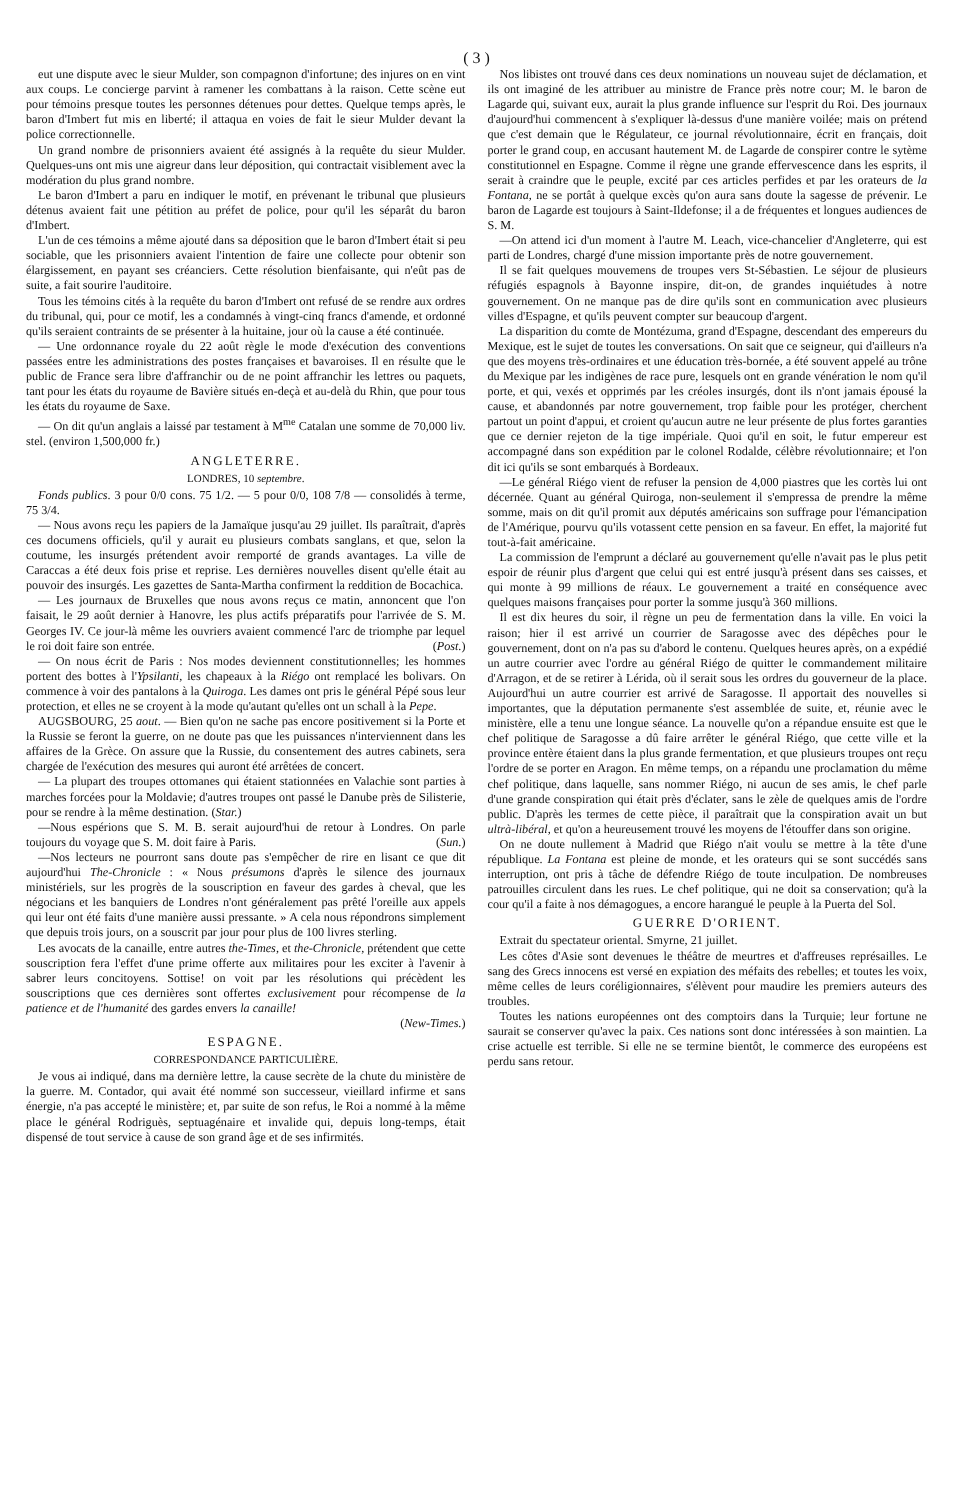( 3 )
eut une dispute avec le sieur Mulder, son compagnon d'infortune; des injures on en vint aux coups. Le concierge parvint à ramener les combattans à la raison. Cette scène eut pour témoins presque toutes les personnes détenues pour dettes. Quelque temps après, le baron d'Imbert fut mis en liberté; il attaqua en voies de fait le sieur Mulder devant la police correctionnelle.
Un grand nombre de prisonniers avaient été assignés à la requête du sieur Mulder. Quelques-uns ont mis une aigreur dans leur déposition, qui contractait visiblement avec la modération du plus grand nombre.
Le baron d'Imbert a paru en indiquer le motif, en prévenant le tribunal que plusieurs détenus avaient fait une pétition au préfet de police, pour qu'il les séparât du baron d'Imbert.
L'un de ces témoins a même ajouté dans sa déposition que le baron d'Imbert était si peu sociable, que les prisonniers avaient l'intention de faire une collecte pour obtenir son élargissement, en payant ses créanciers. Cette résolution bienfaisante, qui n'eût pas de suite, a fait sourire l'auditoire.
Tous les témoins cités à la requête du baron d'Imbert ont refusé de se rendre aux ordres du tribunal, qui, pour ce motif, les a condamnés à vingt-cinq francs d'amende, et ordonné qu'ils seraient contraints de se présenter à la huitaine, jour où la cause a été continuée.
— Une ordonnance royale du 22 août règle le mode d'exécution des conventions passées entre les administrations des postes françaises et bavaroises. Il en résulte que le public de France sera libre d'affranchir ou de ne point affranchir les lettres ou paquets, tant pour les états du royaume de Bavière situés en-deçà et au-delà du Rhin, que pour tous les états du royaume de Saxe.
— On dit qu'un anglais a laissé par testament à M<sup>me</sup> Catalan une somme de 70,000 liv. stel. (environ 1,500,000 fr.)
ANGLETERRE.
LONDRES, 10 septembre.
Fonds publics. 3 pour 0/0 cons. 75 1/2. — 5 pour 0/0, 108 7/8 — consolidés à terme, 75 3/4.
— Nous avons reçu les papiers de la Jamaïque jusqu'au 29 juillet. Ils paraîtrait, d'après ces documens officiels, qu'il y aurait eu plusieurs combats sanglans, et que, selon la coutume, les insurgés prétendent avoir remporté de grands avantages. La ville de Caraccas a été deux fois prise et reprise. Les dernières nouvelles disent qu'elle était au pouvoir des insurgés. Les gazettes de Santa-Martha confirment la reddition de Bocachica.
— Les journaux de Bruxelles que nous avons reçus ce matin, annoncent que l'on faisait, le 29 août dernier à Hanovre, les plus actifs préparatifs pour l'arrivée de S. M. Georges IV. Ce jour-là même les ouvriers avaient commencé l'arc de triomphe par lequel le roi doit faire son entrée. (Post.)
— On nous écrit de Paris : Nos modes deviennent constitutionnelles; les hommes portent des bottes à l'Ypsilanti, les chapeaux à la Riégo ont remplacé les bolivars. On commence à voir des pantalons à la Quiroga. Les dames ont pris le général Pépé sous leur protection, et elles ne se croyent à la mode qu'autant qu'elles ont un schall à la Pepe.
AUGSBOURG, 25 aout. — Bien qu'on ne sache pas encore positivement si la Porte et la Russie se feront la guerre, on ne doute pas que les puissances n'interviennent dans les affaires de la Grèce. On assure que la Russie, du consentement des autres cabinets, sera chargée de l'exécution des mesures qui auront été arrêtées de concert.
— La plupart des troupes ottomanes qui étaient stationnées en Valachie sont parties à marches forcées pour la Moldavie; d'autres troupes ont passé le Danube près de Silisterie, pour se rendre à la même destination. (Star.)
—Nous espérions que S. M. B. serait aujourd'hui de retour à Londres. On parle toujours du voyage que S. M. doit faire à Paris. (Sun.)
—Nos lecteurs ne pourront sans doute pas s'empêcher de rire en lisant ce que dit aujourd'hui The-Chronicle : « Nous présumons d'après le silence des journaux ministériels, sur les progrès de la souscription en faveur des gardes à cheval, que les négocians et les banquiers de Londres n'ont généralement pas prêté l'oreille aux appels qui leur ont été faits d'une manière aussi pressante. » A cela nous répondrons simplement que depuis trois jours, on a souscrit par jour pour plus de 100 livres sterling.
Les avocats de la canaille, entre autres the-Times, et the-Chronicle, prétendent que cette souscription fera l'effet d'une prime offerte aux militaires pour les exciter à l'avenir à sabrer leurs concitoyens. Sottise! on voit par les résolutions qui précèdent les souscriptions que ces dernières sont offertes exclusivement pour récompense de la patience et de l'humanité des gardes envers la canaille!
(New-Times.)
ESPAGNE.
CORRESPONDANCE PARTICULIÈRE.
Je vous ai indiqué, dans ma dernière lettre, la cause secrète de la chute du ministère de la guerre. M. Contador, qui avait été nommé son successeur, vieillard infirme et sans énergie, n'a pas accepté le ministère; et, par suite de son refus, le Roi a nommé à la même place le général Rodriguès, septuagénaire et invalide qui, depuis long-temps, était dispensé de tout service à cause de son grand âge et de ses infirmités.
Nos libistes ont trouvé dans ces deux nominations un nouveau sujet de déclamation, et ils ont imaginé de les attribuer au ministre de France près notre cour; M. le baron de Lagarde qui, suivant eux, aurait la plus grande influence sur l'esprit du Roi. Des journaux d'aujourd'hui commencent à s'expliquer là-dessus d'une manière voilée; mais on prétend que c'est demain que le Régulateur, ce journal révolutionnaire, écrit en français, doit porter le grand coup, en accusant hautement M. de Lagarde de conspirer contre le sytème constitutionnel en Espagne. Comme il règne une grande effervescence dans les esprits, il serait à craindre que le peuple, excité par ces articles perfides et par les orateurs de la Fontana, ne se portât à quelque excès qu'on aura sans doute la sagesse de prévenir. Le baron de Lagarde est toujours à Saint-Ildefonse; il a de fréquentes et longues audiences de S. M.
—On attend ici d'un moment à l'autre M. Leach, vice-chancelier d'Angleterre, qui est parti de Londres, chargé d'une mission importante près de notre gouvernement.
Il se fait quelques mouvemens de troupes vers St-Sébastien. Le séjour de plusieurs réfugiés espagnols à Bayonne inspire, dit-on, de grandes inquiétudes à notre gouvernement. On ne manque pas de dire qu'ils sont en communication avec plusieurs villes d'Espagne, et qu'ils peuvent compter sur beaucoup d'argent.
La disparition du comte de Montézuma, grand d'Espagne, descendant des empereurs du Mexique, est le sujet de toutes les conversations. On sait que ce seigneur, qui d'ailleurs n'a que des moyens très-ordinaires et une éducation très-bornée, a été souvent appelé au trône du Mexique par les indigènes de race pure, lesquels ont en grande vénération le nom qu'il porte, et qui, vexés et opprimés par les créoles insurgés, dont ils n'ont jamais épousé la cause, et abandonnés par notre gouvernement, trop faible pour les protéger, cherchent partout un point d'appui, et croient qu'aucun autre ne leur présente de plus fortes garanties que ce dernier rejeton de la tige impériale. Quoi qu'il en soit, le futur empereur est accompagné dans son expédition par le colonel Rodalde, célèbre révolutionnaire; et l'on dit ici qu'ils se sont embarqués à Bordeaux.
—Le général Riégo vient de refuser la pension de 4,000 piastres que les cortès lui ont décernée. Quant au général Quiroga, non-seulement il s'empressa de prendre la même somme, mais on dit qu'il promit aux députés américains son suffrage pour l'émancipation de l'Amérique, pourvu qu'ils votassent cette pension en sa faveur. En effet, la majorité fut tout-à-fait américaine.
La commission de l'emprunt a déclaré au gouvernement qu'elle n'avait pas le plus petit espoir de réunir plus d'argent que celui qui est entré jusqu'à présent dans ses caisses, et qui monte à 99 millions de réaux. Le gouvernement a traité en conséquence avec quelques maisons françaises pour porter la somme jusqu'à 360 millions.
Il est dix heures du soir, il règne un peu de fermentation dans la ville. En voici la raison; hier il est arrivé un courrier de Saragosse avec des dépêches pour le gouvernement, dont on n'a pas su d'abord le contenu. Quelques heures après, on a expédié un autre courrier avec l'ordre au général Riégo de quitter le commandement militaire d'Arragon, et de se retirer à Lérida, où il serait sous les ordres du gouverneur de la place. Aujourd'hui un autre courrier est arrivé de Saragosse. Il apportait des nouvelles si importantes, que la députation permanente s'est assemblée de suite, et, réunie avec le ministère, elle a tenu une longue séance. La nouvelle qu'on a répandue ensuite est que le chef politique de Saragosse a dû faire arrêter le général Riégo, que cette ville et la province entère étaient dans la plus grande fermentation, et que plusieurs troupes ont reçu l'ordre de se porter en Aragon. En même temps, on a répandu une proclamation du même chef politique, dans laquelle, sans nommer Riégo, ni aucun de ses amis, le chef parle d'une grande conspiration qui était près d'éclater, sans le zèle de quelques amis de l'ordre public. D'après les termes de cette pièce, il paraîtrait que la conspiration avait un but ultrà-libéral, et qu'on a heureusement trouvé les moyens de l'étouffer dans son origine.
On ne doute nullement à Madrid que Riégo n'ait voulu se mettre à la tête d'une république. La Fontana est pleine de monde, et les orateurs qui se sont succédés sans interruption, ont pris à tâche de défendre Riégo de toute inculpation. De nombreuses patrouilles circulent dans les rues. Le chef politique, qui ne doit sa conservation; qu'à la cour qu'il a faite à nos démagogues, a encore harangué le peuple à la Puerta del Sol.
GUERRE D'ORIENT.
Extrait du spectateur oriental. Smyrne, 21 juillet.
Les côtes d'Asie sont devenues le théâtre de meurtres et d'affreuses représailles. Le sang des Grecs innocens est versé en expiation des méfaits des rebelles; et toutes les voix, même celles de leurs coréligionnaires, s'élèvent pour maudire les premiers auteurs des troubles.
Toutes les nations européennes ont des comptoirs dans la Turquie; leur fortune ne saurait se conserver qu'avec la paix. Ces nations sont donc intéressées à son maintien. La crise actuelle est terrible. Si elle ne se termine bientôt, le commerce des européens est perdu sans retour.